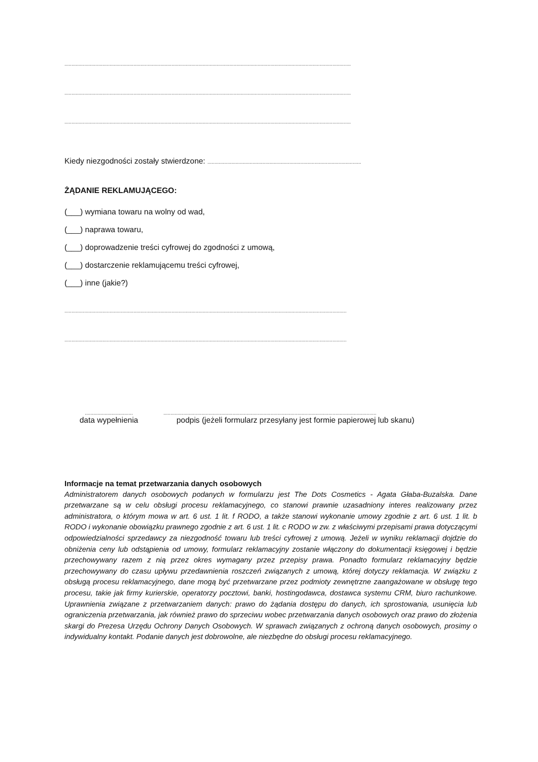..............................................................................................................................................................................................................
..............................................................................................................................................................................................................
..............................................................................................................................................................................................................
Kiedy niezgodności zostały stwierdzone: .............................................................................................................
ŻĄDANIE REKLAMUJĄCEGO:
(___) wymiana towaru na wolny od wad,
(___) naprawa towaru,
(___) doprowadzenie treści cyfrowej do zgodności z umową,
(___) dostarczenie reklamującemu treści cyfrowej,
(___) inne (jakie?)
..............................................................................................................................................................................................................
..............................................................................................................................................................................................................
..................................
data wypełnienia
.......................................................................................................................................................
podpis (jeżeli formularz przesyłany jest formie papierowej lub skanu)
Informacje na temat przetwarzania danych osobowych
Administratorem danych osobowych podanych w formularzu jest The Dots Cosmetics - Agata Głaba-Buzalska. Dane przetwarzane są w celu obsługi procesu reklamacyjnego, co stanowi prawnie uzasadniony interes realizowany przez administratora, o którym mowa w art. 6 ust. 1 lit. f RODO, a także stanowi wykonanie umowy zgodnie z art. 6 ust. 1 lit. b RODO i wykonanie obowiązku prawnego zgodnie z art. 6 ust. 1 lit. c RODO w zw. z właściwymi przepisami prawa dotyczącymi odpowiedzialności sprzedawcy za niezgodność towaru lub treści cyfrowej z umową. Jeżeli w wyniku reklamacji dojdzie do obniżenia ceny lub odstąpienia od umowy, formularz reklamacyjny zostanie włączony do dokumentacji księgowej i będzie przechowywany razem z nią przez okres wymagany przez przepisy prawa. Ponadto formularz reklamacyjny będzie przechowywany do czasu upływu przedawnienia roszczeń związanych z umową, której dotyczy reklamacja. W związku z obsługą procesu reklamacyjnego, dane mogą być przetwarzane przez podmioty zewnętrzne zaangażowane w obsługę tego procesu, takie jak firmy kurierskie, operatorzy pocztowi, banki, hostingodawca, dostawca systemu CRM, biuro rachunkowe. Uprawnienia związane z przetwarzaniem danych: prawo do żądania dostępu do danych, ich sprostowania, usunięcia lub ograniczenia przetwarzania, jak również prawo do sprzeciwu wobec przetwarzania danych osobowych oraz prawo do złożenia skargi do Prezesa Urzędu Ochrony Danych Osobowych. W sprawach związanych z ochroną danych osobowych, prosimy o indywidualny kontakt. Podanie danych jest dobrowolne, ale niezbędne do obsługi procesu reklamacyjnego.